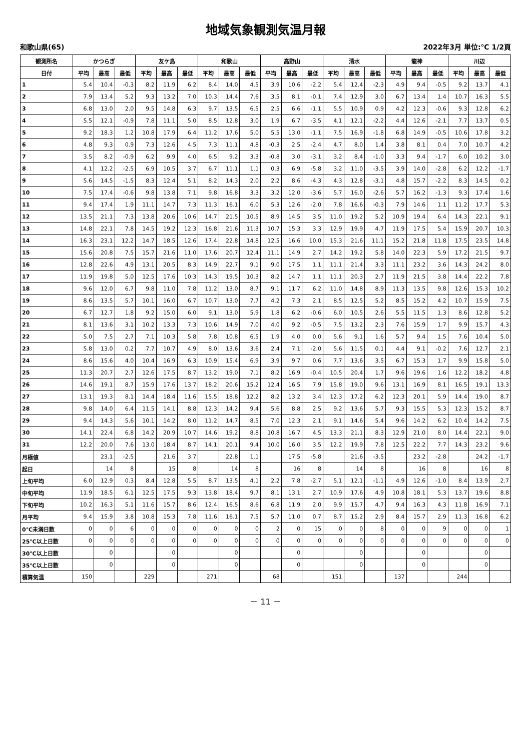地域気象観測気温月報
和歌山県(65) 2022年3月 単位:℃ 1/2頁
| 観測所名 | かつらぎ | | | 友ケ島 | | | 和歌山 | | | 高野山 | | | 清水 | | | 龍神 | | | 川辺 | | |
| --- | --- | --- | --- | --- | --- | --- | --- | --- | --- | --- | --- | --- | --- | --- | --- | --- | --- | --- | --- | --- | --- |
| 日付 | 平均 | 最高 | 最低 | 平均 | 最高 | 最低 | 平均 | 最高 | 最低 | 平均 | 最高 | 最低 | 平均 | 最高 | 最低 | 平均 | 最高 | 最低 | 平均 | 最高 | 最低 |
| 1 | 5.4 | 10.4 | -0.3 | 8.2 | 11.9 | 6.2 | 8.4 | 14.0 | 4.5 | 3.9 | 10.6 | -2.2 | 5.4 | 12.4 | -2.3 | 4.9 | 9.4 | -0.5 | 9.2 | 13.7 | 4.1 |
| 2 | 7.9 | 13.4 | 5.2 | 9.3 | 13.2 | 7.0 | 10.3 | 14.4 | 7.6 | 3.5 | 8.1 | -0.1 | 7.4 | 12.9 | 3.0 | 6.7 | 13.4 | 1.4 | 10.7 | 16.3 | 5.5 |
| 3 | 6.8 | 13.0 | 2.0 | 9.5 | 14.8 | 6.3 | 9.7 | 13.5 | 6.5 | 2.5 | 6.6 | -1.1 | 5.5 | 10.9 | 0.9 | 4.2 | 12.3 | -0.6 | 9.3 | 12.8 | 6.2 |
| 4 | 5.5 | 12.1 | -0.9 | 7.8 | 11.1 | 5.0 | 8.5 | 12.8 | 3.0 | 1.9 | 6.7 | -3.5 | 4.1 | 12.1 | -2.2 | 4.4 | 12.6 | -2.1 | 7.7 | 13.7 | 0.5 |
| 5 | 9.2 | 18.3 | 1.2 | 10.8 | 17.9 | 6.4 | 11.2 | 17.6 | 5.0 | 5.5 | 13.0 | -1.1 | 7.5 | 16.9 | -1.8 | 6.8 | 14.9 | -0.5 | 10.6 | 17.8 | 3.2 |
| 6 | 4.8 | 9.3 | 0.9 | 7.3 | 12.6 | 4.5 | 7.3 | 11.1 | 4.8 | -0.3 | 2.5 | -2.4 | 4.7 | 8.0 | 1.4 | 3.8 | 8.1 | 0.4 | 7.0 | 10.7 | 4.2 |
| 7 | 3.5 | 8.2 | -0.9 | 6.2 | 9.9 | 4.0 | 6.5 | 9.2 | 3.3 | -0.8 | 3.0 | -3.1 | 3.2 | 8.4 | -1.0 | 3.3 | 9.4 | -1.7 | 6.0 | 10.2 | 3.0 |
| 8 | 4.1 | 12.2 | -2.5 | 6.9 | 10.5 | 3.7 | 6.7 | 11.1 | 1.1 | 0.3 | 6.9 | -5.8 | 3.2 | 11.0 | -3.5 | 3.9 | 14.0 | -2.8 | 6.2 | 12.2 | -1.7 |
| 9 | 5.6 | 14.5 | -1.5 | 8.3 | 12.4 | 5.1 | 8.2 | 14.3 | 2.0 | 2.2 | 8.6 | -4.3 | 4.3 | 12.8 | -3.1 | 4.8 | 15.7 | -2.2 | 8.3 | 14.5 | 0.2 |
| 10 | 7.5 | 17.4 | -0.6 | 9.8 | 13.8 | 7.1 | 9.8 | 16.8 | 3.3 | 3.2 | 12.0 | -3.6 | 5.7 | 16.0 | -2.6 | 5.7 | 16.2 | -1.3 | 9.3 | 17.4 | 1.6 |
| 11 | 9.4 | 17.4 | 1.9 | 11.1 | 14.7 | 7.3 | 11.3 | 16.1 | 6.0 | 5.3 | 12.6 | -2.0 | 7.8 | 16.6 | -0.3 | 7.9 | 14.6 | 1.1 | 11.2 | 17.7 | 5.3 |
| 12 | 13.5 | 21.1 | 7.3 | 13.8 | 20.6 | 10.6 | 14.7 | 21.5 | 10.5 | 8.9 | 14.5 | 3.5 | 11.0 | 19.2 | 5.2 | 10.9 | 19.4 | 6.4 | 14.3 | 22.1 | 9.1 |
| 13 | 14.8 | 22.1 | 7.8 | 14.5 | 19.2 | 12.3 | 16.8 | 21.6 | 11.3 | 10.7 | 15.3 | 3.3 | 12.9 | 19.9 | 4.7 | 11.9 | 17.5 | 5.4 | 15.9 | 20.7 | 10.3 |
| 14 | 16.3 | 23.1 | 12.2 | 14.7 | 18.5 | 12.6 | 17.4 | 22.8 | 14.8 | 12.5 | 16.6 | 10.0 | 15.3 | 21.6 | 11.1 | 15.2 | 21.8 | 11.8 | 17.5 | 23.5 | 14.8 |
| 15 | 15.6 | 20.8 | 7.5 | 15.7 | 21.6 | 11.0 | 17.6 | 20.7 | 12.4 | 11.1 | 14.9 | 2.7 | 14.2 | 19.2 | 5.8 | 14.0 | 22.3 | 5.9 | 17.2 | 21.5 | 9.7 |
| 16 | 12.8 | 22.6 | 4.9 | 13.1 | 20.5 | 8.3 | 14.9 | 22.7 | 9.1 | 9.0 | 17.5 | 1.1 | 11.1 | 21.4 | 3.3 | 11.1 | 23.2 | 3.6 | 14.3 | 24.2 | 8.0 |
| 17 | 11.9 | 19.8 | 5.0 | 12.5 | 17.6 | 10.3 | 14.3 | 19.5 | 10.3 | 8.2 | 14.7 | 1.1 | 11.1 | 20.3 | 2.7 | 11.9 | 21.5 | 3.8 | 14.4 | 22.2 | 7.8 |
| 18 | 9.6 | 12.0 | 6.7 | 9.8 | 11.0 | 7.8 | 11.2 | 13.0 | 8.7 | 9.1 | 11.7 | 6.2 | 11.0 | 14.8 | 8.9 | 11.3 | 13.5 | 9.8 | 12.6 | 15.3 | 10.2 |
| 19 | 8.6 | 13.5 | 5.7 | 10.1 | 16.0 | 6.7 | 10.7 | 13.0 | 7.7 | 4.2 | 7.3 | 2.1 | 8.5 | 12.5 | 5.2 | 8.5 | 15.2 | 4.2 | 10.7 | 15.9 | 7.5 |
| 20 | 6.7 | 12.7 | 1.8 | 9.2 | 15.0 | 6.0 | 9.1 | 13.0 | 5.9 | 1.8 | 6.2 | -0.6 | 6.0 | 10.5 | 2.6 | 5.5 | 11.5 | 1.3 | 8.6 | 12.8 | 5.2 |
| 21 | 8.1 | 13.6 | 3.1 | 10.2 | 13.3 | 7.3 | 10.6 | 14.9 | 7.0 | 4.0 | 9.2 | -0.5 | 7.5 | 13.2 | 2.3 | 7.6 | 15.9 | 1.7 | 9.9 | 15.7 | 4.3 |
| 22 | 5.0 | 7.5 | 2.7 | 7.1 | 10.3 | 5.8 | 7.8 | 10.8 | 6.5 | 1.9 | 4.0 | 0.0 | 5.6 | 9.1 | 1.6 | 5.7 | 9.4 | 1.5 | 7.6 | 10.4 | 5.0 |
| 23 | 5.8 | 13.0 | 0.2 | 7.7 | 10.7 | 4.9 | 8.0 | 13.6 | 3.6 | 2.4 | 7.1 | -2.0 | 5.6 | 11.5 | 0.1 | 4.4 | 9.1 | -0.2 | 7.6 | 12.7 | 2.1 |
| 24 | 8.6 | 15.6 | 4.0 | 10.4 | 16.9 | 6.3 | 10.9 | 15.4 | 6.9 | 3.9 | 9.7 | 0.6 | 7.7 | 13.6 | 3.5 | 6.7 | 15.3 | 1.7 | 9.9 | 15.8 | 5.0 |
| 25 | 11.3 | 20.7 | 2.7 | 12.6 | 17.5 | 8.7 | 13.2 | 19.0 | 7.1 | 8.2 | 16.9 | -0.4 | 10.5 | 20.4 | 1.7 | 9.6 | 19.6 | 1.6 | 12.2 | 18.2 | 4.8 |
| 26 | 14.6 | 19.1 | 8.7 | 15.9 | 17.6 | 13.7 | 18.2 | 20.6 | 15.2 | 12.4 | 16.5 | 7.9 | 15.8 | 19.0 | 9.6 | 13.1 | 16.9 | 8.1 | 16.5 | 19.1 | 13.3 |
| 27 | 13.1 | 19.3 | 8.1 | 14.4 | 18.4 | 11.6 | 15.5 | 18.8 | 12.2 | 8.2 | 13.2 | 3.4 | 12.3 | 17.2 | 6.2 | 12.3 | 20.1 | 5.9 | 14.4 | 19.0 | 8.7 |
| 28 | 9.8 | 14.0 | 6.4 | 11.5 | 14.1 | 8.8 | 12.3 | 14.2 | 9.4 | 5.6 | 8.8 | 2.5 | 9.2 | 13.6 | 5.7 | 9.3 | 15.5 | 5.3 | 12.3 | 15.2 | 8.7 |
| 29 | 9.4 | 14.3 | 5.6 | 10.1 | 14.2 | 8.0 | 11.2 | 14.7 | 8.5 | 7.0 | 12.3 | 2.1 | 9.1 | 14.6 | 5.4 | 9.6 | 14.2 | 6.2 | 10.4 | 14.2 | 7.5 |
| 30 | 14.1 | 22.4 | 6.8 | 14.2 | 20.9 | 10.7 | 14.6 | 19.2 | 8.8 | 10.8 | 16.7 | 4.5 | 13.3 | 21.1 | 8.3 | 12.9 | 21.0 | 8.0 | 14.4 | 22.1 | 9.0 |
| 31 | 12.2 | 20.0 | 7.6 | 13.0 | 18.4 | 8.7 | 14.1 | 20.1 | 9.4 | 10.0 | 16.0 | 3.5 | 12.2 | 19.9 | 7.8 | 12.5 | 22.2 | 7.7 | 14.3 | 23.2 | 9.6 |
| 月極値 | | 23.1 | -2.5 | | 21.6 | 3.7 | | 22.8 | 1.1 | | 17.5 | -5.8 | | 21.6 | -3.5 | | 23.2 | -2.8 | | 24.2 | -1.7 |
| 起日 | | 14 | 8 | | 15 | 8 | | 14 | 8 | | 16 | 8 | | 14 | 8 | | 16 | 8 | | 16 | 8 |
| 上旬平均 | 6.0 | 12.9 | 0.3 | 8.4 | 12.8 | 5.5 | 8.7 | 13.5 | 4.1 | 2.2 | 7.8 | -2.7 | 5.1 | 12.1 | -1.1 | 4.9 | 12.6 | -1.0 | 8.4 | 13.9 | 2.7 |
| 中旬平均 | 11.9 | 18.5 | 6.1 | 12.5 | 17.5 | 9.3 | 13.8 | 18.4 | 9.7 | 8.1 | 13.1 | 2.7 | 10.9 | 17.6 | 4.9 | 10.8 | 18.1 | 5.3 | 13.7 | 19.6 | 8.8 |
| 下旬平均 | 10.2 | 16.3 | 5.1 | 11.6 | 15.7 | 8.6 | 12.4 | 16.5 | 8.6 | 6.8 | 11.9 | 2.0 | 9.9 | 15.7 | 4.7 | 9.4 | 16.3 | 4.3 | 11.8 | 16.9 | 7.1 |
| 月平均 | 9.4 | 15.9 | 3.8 | 10.8 | 15.3 | 7.8 | 11.6 | 16.1 | 7.5 | 5.7 | 11.0 | 0.7 | 8.7 | 15.2 | 2.9 | 8.4 | 15.7 | 2.9 | 11.3 | 16.8 | 6.2 |
| 0℃未満日数 | 0 | 0 | 6 | 0 | 0 | 0 | 0 | 0 | 0 | 2 | 0 | 15 | 0 | 0 | 8 | 0 | 0 | 9 | 0 | 0 | 1 |
| 25℃以上日数 | 0 | 0 | 0 | 0 | 0 | 0 | 0 | 0 | 0 | 0 | 0 | 0 | 0 | 0 | 0 | 0 | 0 | 0 | 0 | 0 | 0 |
| 30℃以上日数 | | 0 | | | 0 | | | 0 | | | 0 | | | 0 | | | 0 | | | 0 | |
| 35℃以上日数 | | 0 | | | 0 | | | 0 | | | 0 | | | 0 | | | 0 | | | 0 | |
| 積算気温 | 150 | | | 229 | | | 271 | | | 68 | | | 151 | | | 137 | | | 244 | | |
－ 11 －